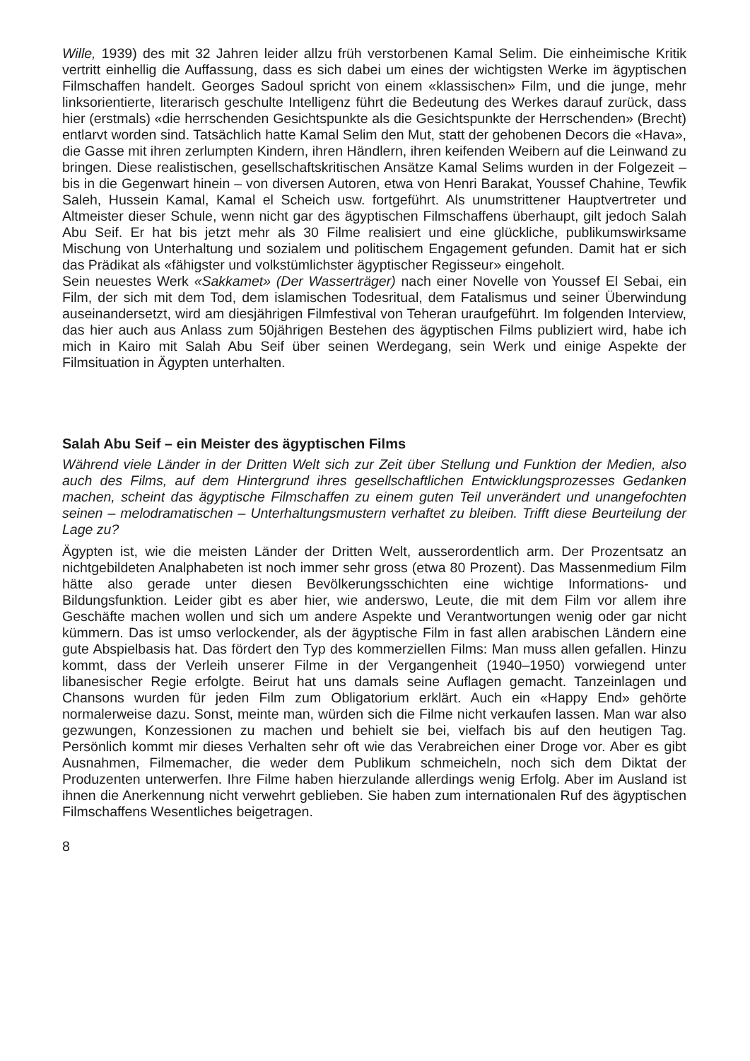Wille, 1939) des mit 32 Jahren leider allzu früh verstorbenen Kamal Selim. Die einheimische Kritik vertritt einhellig die Auffassung, dass es sich dabei um eines der wichtigsten Werke im ägyptischen Filmschaffen handelt. Georges Sadoul spricht von einem «klassischen» Film, und die junge, mehr linksorientierte, literarisch geschulte Intelligenz führt die Bedeutung des Werkes darauf zurück, dass hier (erstmals) «die herrschenden Gesichtspunkte als die Gesichtspunkte der Herrschenden» (Brecht) entlarvt worden sind. Tatsächlich hatte Kamal Selim den Mut, statt der gehobenen Decors die «Hava», die Gasse mit ihren zerlumpten Kindern, ihren Händlern, ihren keifenden Weibern auf die Leinwand zu bringen. Diese realistischen, gesellschaftskritischen Ansätze Kamal Selims wurden in der Folgezeit – bis in die Gegenwart hinein – von diversen Autoren, etwa von Henri Barakat, Youssef Chahine, Tewfik Saleh, Hussein Kamal, Kamal el Scheich usw. fortgeführt. Als unumstrittener Hauptvertreter und Altmeister dieser Schule, wenn nicht gar des ägyptischen Filmschaffens überhaupt, gilt jedoch Salah Abu Seif. Er hat bis jetzt mehr als 30 Filme realisiert und eine glückliche, publikumswirksame Mischung von Unterhaltung und sozialem und politischem Engagement gefunden. Damit hat er sich das Prädikat als «fähigster und volkstümlichster ägyptischer Regisseur» eingeholt.
Sein neuestes Werk «Sakkamet» (Der Wasserträger) nach einer Novelle von Youssef El Sebai, ein Film, der sich mit dem Tod, dem islamischen Todesritual, dem Fatalismus und seiner Überwindung auseinandersetzt, wird am diesjährigen Filmfestival von Teheran uraufgeführt. Im folgenden Interview, das hier auch aus Anlass zum 50jährigen Bestehen des ägyptischen Films publiziert wird, habe ich mich in Kairo mit Salah Abu Seif über seinen Werdegang, sein Werk und einige Aspekte der Filmsituation in Ägypten unterhalten.
Salah Abu Seif – ein Meister des ägyptischen Films
Während viele Länder in der Dritten Welt sich zur Zeit über Stellung und Funktion der Medien, also auch des Films, auf dem Hintergrund ihres gesellschaftlichen Entwicklungsprozesses Gedanken machen, scheint das ägyptische Filmschaffen zu einem guten Teil unverändert und unangefochten seinen – melodramatischen – Unterhaltungsmustern verhaftet zu bleiben. Trifft diese Beurteilung der Lage zu?
Ägypten ist, wie die meisten Länder der Dritten Welt, ausserordentlich arm. Der Prozentsatz an nichtgebildeten Analphabeten ist noch immer sehr gross (etwa 80 Prozent). Das Massenmedium Film hätte also gerade unter diesen Bevölkerungsschichten eine wichtige Informations- und Bildungsfunktion. Leider gibt es aber hier, wie anderswo, Leute, die mit dem Film vor allem ihre Geschäfte machen wollen und sich um andere Aspekte und Verantwortungen wenig oder gar nicht kümmern. Das ist umso verlockender, als der ägyptische Film in fast allen arabischen Ländern eine gute Abspielbasis hat. Das fördert den Typ des kommerziellen Films: Man muss allen gefallen. Hinzu kommt, dass der Verleih unserer Filme in der Vergangenheit (1940–1950) vorwiegend unter libanesischer Regie erfolgte. Beirut hat uns damals seine Auflagen gemacht. Tanzeinlagen und Chansons wurden für jeden Film zum Obligatorium erklärt. Auch ein «Happy End» gehörte normalerweise dazu. Sonst, meinte man, würden sich die Filme nicht verkaufen lassen. Man war also gezwungen, Konzessionen zu machen und behielt sie bei, vielfach bis auf den heutigen Tag. Persönlich kommt mir dieses Verhalten sehr oft wie das Verabreichen einer Droge vor. Aber es gibt Ausnahmen, Filmemacher, die weder dem Publikum schmeicheln, noch sich dem Diktat der Produzenten unterwerfen. Ihre Filme haben hierzulande allerdings wenig Erfolg. Aber im Ausland ist ihnen die Anerkennung nicht verwehrt geblieben. Sie haben zum internationalen Ruf des ägyptischen Filmschaffens Wesentliches beigetragen.
8